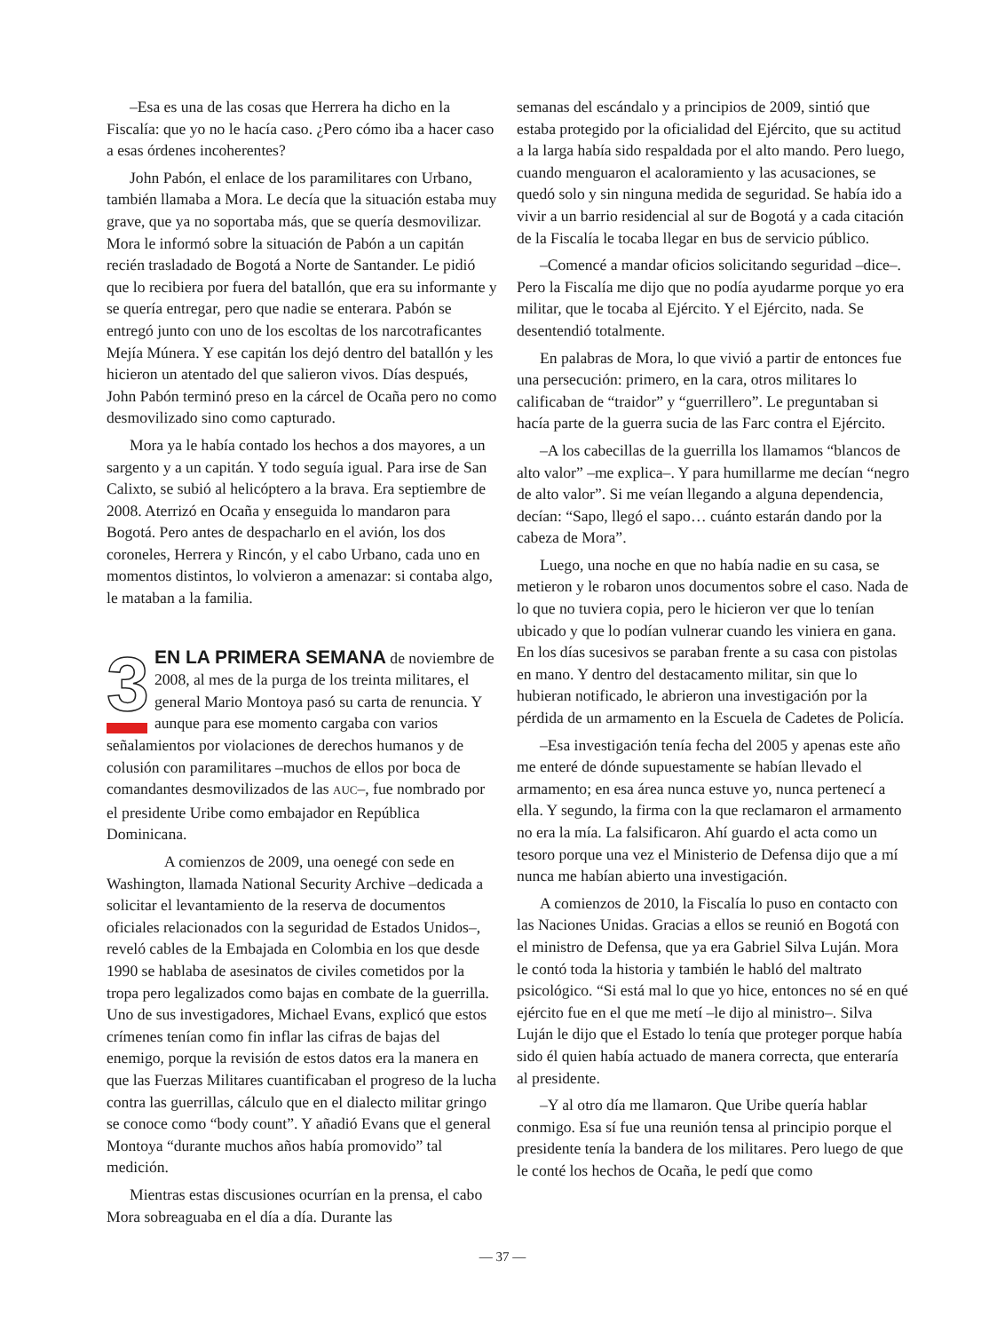–Esa es una de las cosas que Herrera ha dicho en la Fiscalía: que yo no le hacía caso. ¿Pero cómo iba a hacer caso a esas órdenes incoherentes?
John Pabón, el enlace de los paramilitares con Urbano, también llamaba a Mora. Le decía que la situación estaba muy grave, que ya no soportaba más, que se quería desmovilizar. Mora le informó sobre la situación de Pabón a un capitán recién trasladado de Bogotá a Norte de Santander. Le pidió que lo recibiera por fuera del batallón, que era su informante y se quería entregar, pero que nadie se enterara. Pabón se entregó junto con uno de los escoltas de los narcotraficantes Mejía Múnera. Y ese capitán los dejó dentro del batallón y les hicieron un atentado del que salieron vivos. Días después, John Pabón terminó preso en la cárcel de Ocaña pero no como desmovilizado sino como capturado.
Mora ya le había contado los hechos a dos mayores, a un sargento y a un capitán. Y todo seguía igual. Para irse de San Calixto, se subió al helicóptero a la brava. Era septiembre de 2008. Aterrizó en Ocaña y enseguida lo mandaron para Bogotá. Pero antes de despacharlo en el avión, los dos coroneles, Herrera y Rincón, y el cabo Urbano, cada uno en momentos distintos, lo volvieron a amenazar: si contaba algo, le mataban a la familia.
3 EN LA PRIMERA SEMANA de noviembre de 2008, al mes de la purga de los treinta militares, el general Mario Montoya pasó su carta de renuncia. Y aunque para ese momento cargaba con varios señalamientos por violaciones de derechos humanos y de colusión con paramilitares –muchos de ellos por boca de comandantes desmovilizados de las AUC–, fue nombrado por el presidente Uribe como embajador en República Dominicana.
A comienzos de 2009, una oenegé con sede en Washington, llamada National Security Archive –dedicada a solicitar el levantamiento de la reserva de documentos oficiales relacionados con la seguridad de Estados Unidos–, reveló cables de la Embajada en Colombia en los que desde 1990 se hablaba de asesinatos de civiles cometidos por la tropa pero legalizados como bajas en combate de la guerrilla. Uno de sus investigadores, Michael Evans, explicó que estos crímenes tenían como fin inflar las cifras de bajas del enemigo, porque la revisión de estos datos era la manera en que las Fuerzas Militares cuantificaban el progreso de la lucha contra las guerrillas, cálculo que en el dialecto militar gringo se conoce como “body count”. Y añadió Evans que el general Montoya “durante muchos años había promovido” tal medición.
Mientras estas discusiones ocurrían en la prensa, el cabo Mora sobreaguaba en el día a día. Durante las
semanas del escándalo y a principios de 2009, sintió que estaba protegido por la oficialidad del Ejército, que su actitud a la larga había sido respaldada por el alto mando. Pero luego, cuando menguaron el acaloramiento y las acusaciones, se quedó solo y sin ninguna medida de seguridad. Se había ido a vivir a un barrio residencial al sur de Bogotá y a cada citación de la Fiscalía le tocaba llegar en bus de servicio público.
–Comencé a mandar oficios solicitando seguridad –dice–. Pero la Fiscalía me dijo que no podía ayudarme porque yo era militar, que le tocaba al Ejército. Y el Ejército, nada. Se desentendió totalmente.
En palabras de Mora, lo que vivió a partir de entonces fue una persecución: primero, en la cara, otros militares lo calificaban de “traidor” y “guerrillero”. Le preguntaban si hacía parte de la guerra sucia de las Farc contra el Ejército.
–A los cabecillas de la guerrilla los llamamos “blancos de alto valor” –me explica–. Y para humillarme me decían “negro de alto valor”. Si me veían llegando a alguna dependencia, decían: “Sapo, llegó el sapo… cuánto estarán dando por la cabeza de Mora”.
Luego, una noche en que no había nadie en su casa, se metieron y le robaron unos documentos sobre el caso. Nada de lo que no tuviera copia, pero le hicieron ver que lo tenían ubicado y que lo podían vulnerar cuando les viniera en gana. En los días sucesivos se paraban frente a su casa con pistolas en mano. Y dentro del destacamento militar, sin que lo hubieran notificado, le abrieron una investigación por la pérdida de un armamento en la Escuela de Cadetes de Policía.
–Esa investigación tenía fecha del 2005 y apenas este año me enteré de dónde supuestamente se habían llevado el armamento; en esa área nunca estuve yo, nunca pertenecí a ella. Y segundo, la firma con la que reclamaron el armamento no era la mía. La falsificaron. Ahí guardo el acta como un tesoro porque una vez el Ministerio de Defensa dijo que a mí nunca me habían abierto una investigación.
A comienzos de 2010, la Fiscalía lo puso en contacto con las Naciones Unidas. Gracias a ellos se reunió en Bogotá con el ministro de Defensa, que ya era Gabriel Silva Luján. Mora le contó toda la historia y también le habló del maltrato psicológico. “Si está mal lo que yo hice, entonces no sé en qué ejército fue en el que me metí –le dijo al ministro–. Silva Luján le dijo que el Estado lo tenía que proteger porque había sido él quien había actuado de manera correcta, que enteraría al presidente.
–Y al otro día me llamaron. Que Uribe quería hablar conmigo. Esa sí fue una reunión tensa al principio porque el presidente tenía la bandera de los militares. Pero luego de que le conté los hechos de Ocaña, le pedí que como
— 37 —